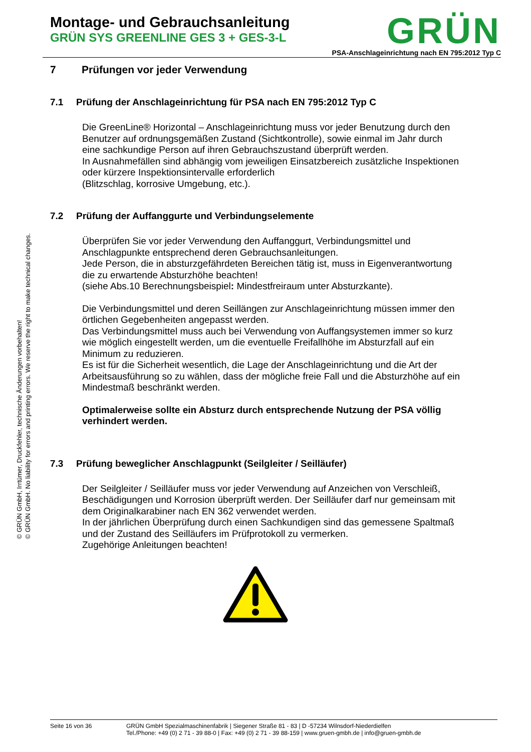Montage- und Gebrauchsanleitung
GRÜN SYS GREENLINE GES 3 + GES-3-L
GRÜN
PSA-Anschlageinrichtung nach EN 795:2012 Typ C
© GRÜN GmbH, Irrtümer, Druckfehler, technische Änderungen vorbehalten!
© GRÜN GmbH. No liability for errors and printing errors. We reserve the right to make technical changes.
7 Prüfungen vor jeder Verwendung
7.1 Prüfung der Anschlageinrichtung für PSA nach EN 795:2012 Typ C
Die GreenLine® Horizontal – Anschlageinrichtung muss vor jeder Benutzung durch den Benutzer auf ordnungsgemäßen Zustand (Sichtkontrolle), sowie einmal im Jahr durch eine sachkundige Person auf ihren Gebrauchszustand überprüft werden.
In Ausnahmefällen sind abhängig vom jeweiligen Einsatzbereich zusätzliche Inspektionen oder kürzere Inspektionsintervalle erforderlich
(Blitzschlag, korrosive Umgebung, etc.).
7.2 Prüfung der Auffanggurte und Verbindungselemente
Überprüfen Sie vor jeder Verwendung den Auffanggurt, Verbindungsmittel und Anschlagpunkte entsprechend deren Gebrauchsanleitungen.
Jede Person, die in absturzgefährdeten Bereichen tätig ist, muss in Eigenverantwortung die zu erwartende Absturzhöhe beachten!
(siehe Abs.10 Berechnungsbeispiel: Mindestfreiraum unter Absturzkante).
Die Verbindungsmittel und deren Seillängen zur Anschlageinrichtung müssen immer den örtlichen Gegebenheiten angepasst werden.
Das Verbindungsmittel muss auch bei Verwendung von Auffangsystemen immer so kurz wie möglich eingestellt werden, um die eventuelle Freifallhöhe im Absturzfall auf ein Minimum zu reduzieren.
Es ist für die Sicherheit wesentlich, die Lage der Anschlageinrichtung und die Art der Arbeitsausführung so zu wählen, dass der mögliche freie Fall und die Absturzhöhe auf ein Mindestmaß beschränkt werden.
Optimalerweise sollte ein Absturz durch entsprechende Nutzung der PSA völlig verhindert werden.
7.3 Prüfung beweglicher Anschlagpunkt (Seilgleiter / Seilläufer)
Der Seilgleiter / Seilläufer muss vor jeder Verwendung auf Anzeichen von Verschleiß, Beschädigungen und Korrosion überprüft werden. Der Seilläufer darf nur gemeinsam mit dem Originalkarabiner nach EN 362 verwendet werden.
In der jährlichen Überprüfung durch einen Sachkundigen sind das gemessene Spaltmaß und der Zustand des Seilläufers im Prüfprotokoll zu vermerken.
Zugehörige Anleitungen beachten!
Seite 16 von 36 GRÜN GmbH Spezialmaschinenfabrik | Siegener Straße 81 - 83 | D -57234 Wilnsdorf-Niederdielfen
Tel./Phone: +49 (0) 2 71 - 39 88-0 | Fax: +49 (0) 2 71 - 39 88-159 | www.gruen-gmbh.de | info@gruen-gmbh.de